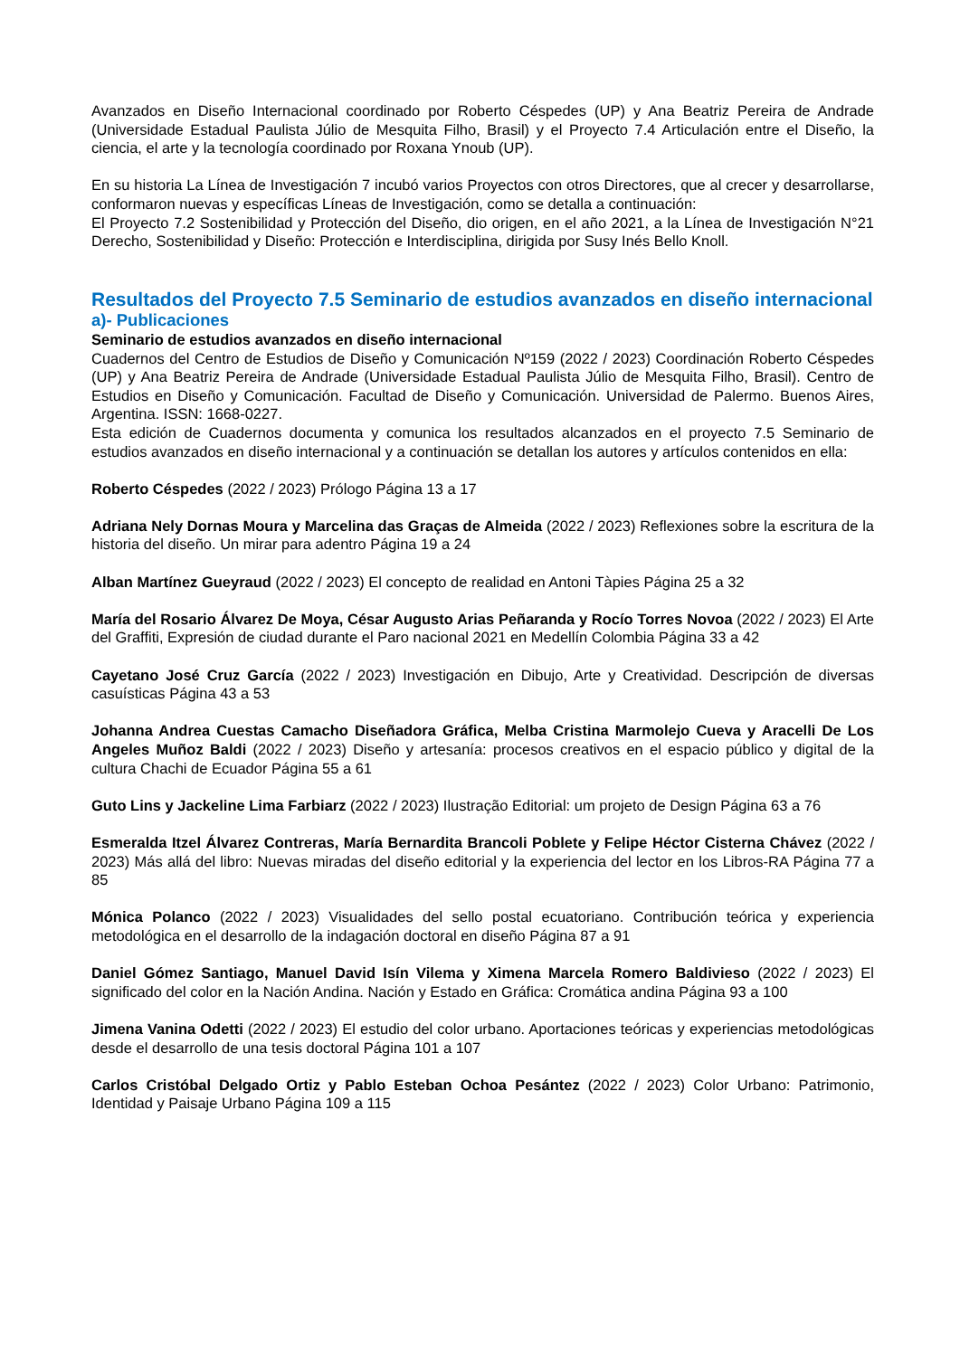Avanzados en Diseño Internacional coordinado por Roberto Céspedes (UP) y Ana Beatriz Pereira de Andrade (Universidade Estadual Paulista Júlio de Mesquita Filho, Brasil) y el Proyecto 7.4 Articulación entre el Diseño, la ciencia, el arte y la tecnología coordinado por Roxana Ynoub (UP).
En su historia La Línea de Investigación 7 incubó varios Proyectos con otros Directores, que al crecer y desarrollarse, conformaron nuevas y específicas Líneas de Investigación, como se detalla a continuación:
El Proyecto 7.2 Sostenibilidad y Protección del Diseño, dio origen, en el año 2021, a la Línea de Investigación N°21 Derecho, Sostenibilidad y Diseño: Protección e Interdisciplina, dirigida por Susy Inés Bello Knoll.
Resultados del Proyecto 7.5 Seminario de estudios avanzados en diseño internacional
a)- Publicaciones
Seminario de estudios avanzados en diseño internacional
Cuadernos del Centro de Estudios de Diseño y Comunicación Nº159 (2022 / 2023) Coordinación Roberto Céspedes (UP) y Ana Beatriz Pereira de Andrade (Universidade Estadual Paulista Júlio de Mesquita Filho, Brasil). Centro de Estudios en Diseño y Comunicación. Facultad de Diseño y Comunicación. Universidad de Palermo. Buenos Aires, Argentina. ISSN: 1668-0227.
Esta edición de Cuadernos documenta y comunica los resultados alcanzados en el proyecto 7.5 Seminario de estudios avanzados en diseño internacional y a continuación se detallan los autores y artículos contenidos en ella:
Roberto Céspedes (2022 / 2023) Prólogo Página 13 a 17
Adriana Nely Dornas Moura y Marcelina das Graças de Almeida (2022 / 2023) Reflexiones sobre la escritura de la historia del diseño. Un mirar para adentro Página 19 a 24
Alban Martínez Gueyraud (2022 / 2023) El concepto de realidad en Antoni Tàpies Página 25 a 32
María del Rosario Álvarez De Moya, César Augusto Arias Peñaranda y Rocío Torres Novoa (2022 / 2023) El Arte del Graffiti, Expresión de ciudad durante el Paro nacional 2021 en Medellín Colombia Página 33 a 42
Cayetano José Cruz García (2022 / 2023) Investigación en Dibujo, Arte y Creatividad. Descripción de diversas casuísticas Página 43 a 53
Johanna Andrea Cuestas Camacho Diseñadora Gráfica, Melba Cristina Marmolejo Cueva y Aracelli De Los Angeles Muñoz Baldi (2022 / 2023) Diseño y artesanía: procesos creativos en el espacio público y digital de la cultura Chachi de Ecuador Página 55 a 61
Guto Lins y Jackeline Lima Farbiarz (2022 / 2023) Ilustração Editorial: um projeto de Design Página 63 a 76
Esmeralda Itzel Álvarez Contreras, María Bernardita Brancoli Poblete y Felipe Héctor Cisterna Chávez (2022 / 2023) Más allá del libro: Nuevas miradas del diseño editorial y la experiencia del lector en los Libros-RA Página 77 a 85
Mónica Polanco (2022 / 2023) Visualidades del sello postal ecuatoriano. Contribución teórica y experiencia metodológica en el desarrollo de la indagación doctoral en diseño Página 87 a 91
Daniel Gómez Santiago, Manuel David Isín Vilema y Ximena Marcela Romero Baldivieso (2022 / 2023) El significado del color en la Nación Andina. Nación y Estado en Gráfica: Cromática andina Página 93 a 100
Jimena Vanina Odetti (2022 / 2023) El estudio del color urbano. Aportaciones teóricas y experiencias metodológicas desde el desarrollo de una tesis doctoral Página 101 a 107
Carlos Cristóbal Delgado Ortiz y Pablo Esteban Ochoa Pesántez (2022 / 2023) Color Urbano: Patrimonio, Identidad y Paisaje Urbano Página 109 a 115